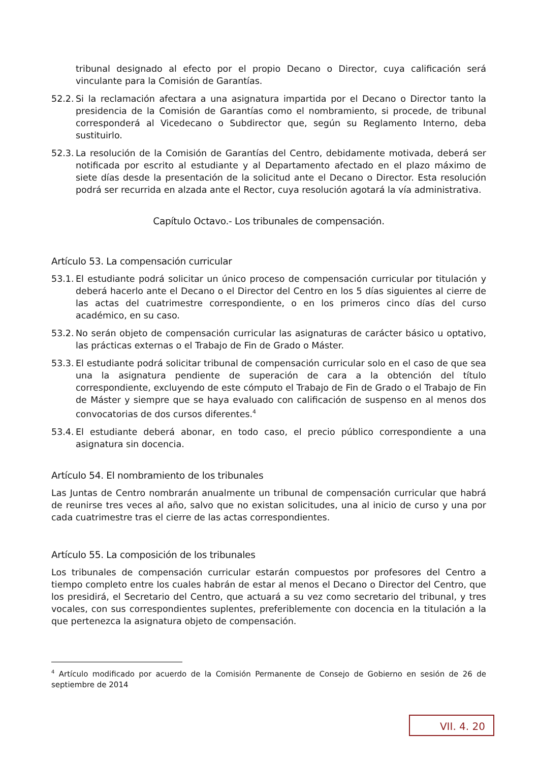tribunal designado al efecto por el propio Decano o Director, cuya calificación será vinculante para la Comisión de Garantías.
52.2. Si la reclamación afectara a una asignatura impartida por el Decano o Director tanto la presidencia de la Comisión de Garantías como el nombramiento, si procede, de tribunal corresponderá al Vicedecano o Subdirector que, según su Reglamento Interno, deba sustituirlo.
52.3. La resolución de la Comisión de Garantías del Centro, debidamente motivada, deberá ser notificada por escrito al estudiante y al Departamento afectado en el plazo máximo de siete días desde la presentación de la solicitud ante el Decano o Director. Esta resolución podrá ser recurrida en alzada ante el Rector, cuya resolución agotará la vía administrativa.
Capítulo Octavo.- Los tribunales de compensación.
Artículo 53. La compensación curricular
53.1. El estudiante podrá solicitar un único proceso de compensación curricular por titulación y deberá hacerlo ante el Decano o el Director del Centro en los 5 días siguientes al cierre de las actas del cuatrimestre correspondiente, o en los primeros cinco días del curso académico, en su caso.
53.2. No serán objeto de compensación curricular las asignaturas de carácter básico u optativo, las prácticas externas o el Trabajo de Fin de Grado o Máster.
53.3. El estudiante podrá solicitar tribunal de compensación curricular solo en el caso de que sea una la asignatura pendiente de superación de cara a la obtención del título correspondiente, excluyendo de este cómputo el Trabajo de Fin de Grado o el Trabajo de Fin de Máster y siempre que se haya evaluado con calificación de suspenso en al menos dos convocatorias de dos cursos diferentes.<sup>4</sup>
53.4. El estudiante deberá abonar, en todo caso, el precio público correspondiente a una asignatura sin docencia.
Artículo 54. El nombramiento de los tribunales
Las Juntas de Centro nombrarán anualmente un tribunal de compensación curricular que habrá de reunirse tres veces al año, salvo que no existan solicitudes, una al inicio de curso y una por cada cuatrimestre tras el cierre de las actas correspondientes.
Artículo 55. La composición de los tribunales
Los tribunales de compensación curricular estarán compuestos por profesores del Centro a tiempo completo entre los cuales habrán de estar al menos el Decano o Director del Centro, que los presidirá, el Secretario del Centro, que actuará a su vez como secretario del tribunal, y tres vocales, con sus correspondientes suplentes, preferiblemente con docencia en la titulación a la que pertenezca la asignatura objeto de compensación.
<sup>4</sup> Artículo modificado por acuerdo de la Comisión Permanente de Consejo de Gobierno en sesión de 26 de septiembre de 2014
VII. 4. 20